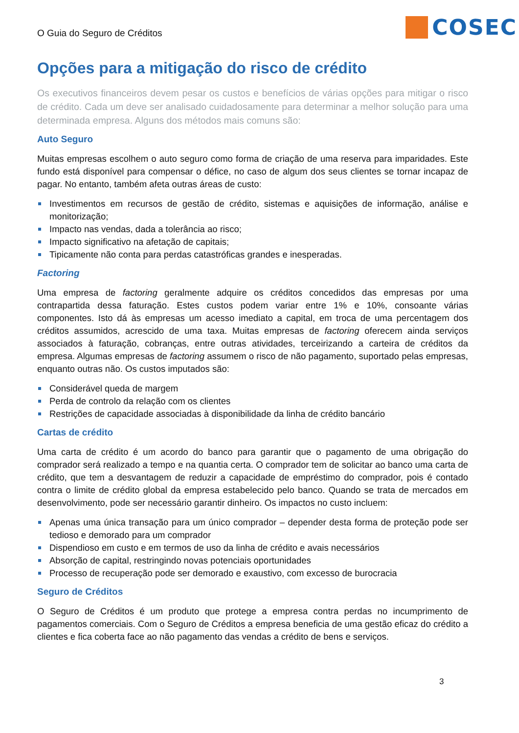O Guia do Seguro de Créditos
COSEC
Opções para a mitigação do risco de crédito
Os executivos financeiros devem pesar os custos e benefícios de várias opções para mitigar o risco de crédito. Cada um deve ser analisado cuidadosamente para determinar a melhor solução para uma determinada empresa. Alguns dos métodos mais comuns são:
Auto Seguro
Muitas empresas escolhem o auto seguro como forma de criação de uma reserva para imparidades. Este fundo está disponível para compensar o défice, no caso de algum dos seus clientes se tornar incapaz de pagar. No entanto, também afeta outras áreas de custo:
Investimentos em recursos de gestão de crédito, sistemas e aquisições de informação, análise e monitorização;
Impacto nas vendas, dada a tolerância ao risco;
Impacto significativo na afetação de capitais;
Tipicamente não conta para perdas catastróficas grandes e inesperadas.
Factoring
Uma empresa de factoring geralmente adquire os créditos concedidos das empresas por uma contrapartida dessa faturação. Estes custos podem variar entre 1% e 10%, consoante várias componentes. Isto dá às empresas um acesso imediato a capital, em troca de uma percentagem dos créditos assumidos, acrescido de uma taxa. Muitas empresas de factoring oferecem ainda serviços associados à faturação, cobranças, entre outras atividades, terceirizando a carteira de créditos da empresa. Algumas empresas de factoring assumem o risco de não pagamento, suportado pelas empresas, enquanto outras não. Os custos imputados são:
Considerável queda de margem
Perda de controlo da relação com os clientes
Restrições de capacidade associadas à disponibilidade da linha de crédito bancário
Cartas de crédito
Uma carta de crédito é um acordo do banco para garantir que o pagamento de uma obrigação do comprador será realizado a tempo e na quantia certa. O comprador tem de solicitar ao banco uma carta de crédito, que tem a desvantagem de reduzir a capacidade de empréstimo do comprador, pois é contado contra o limite de crédito global da empresa estabelecido pelo banco. Quando se trata de mercados em desenvolvimento, pode ser necessário garantir dinheiro. Os impactos no custo incluem:
Apenas uma única transação para um único comprador – depender desta forma de proteção pode ser tedioso e demorado para um comprador
Dispendioso em custo e em termos de uso da linha de crédito e avais necessários
Absorção de capital, restringindo novas potenciais oportunidades
Processo de recuperação pode ser demorado e exaustivo, com excesso de burocracia
Seguro de Créditos
O Seguro de Créditos é um produto que protege a empresa contra perdas no incumprimento de pagamentos comerciais. Com o Seguro de Créditos a empresa beneficia de uma gestão eficaz do crédito a clientes e fica coberta face ao não pagamento das vendas a crédito de bens e serviços.
3